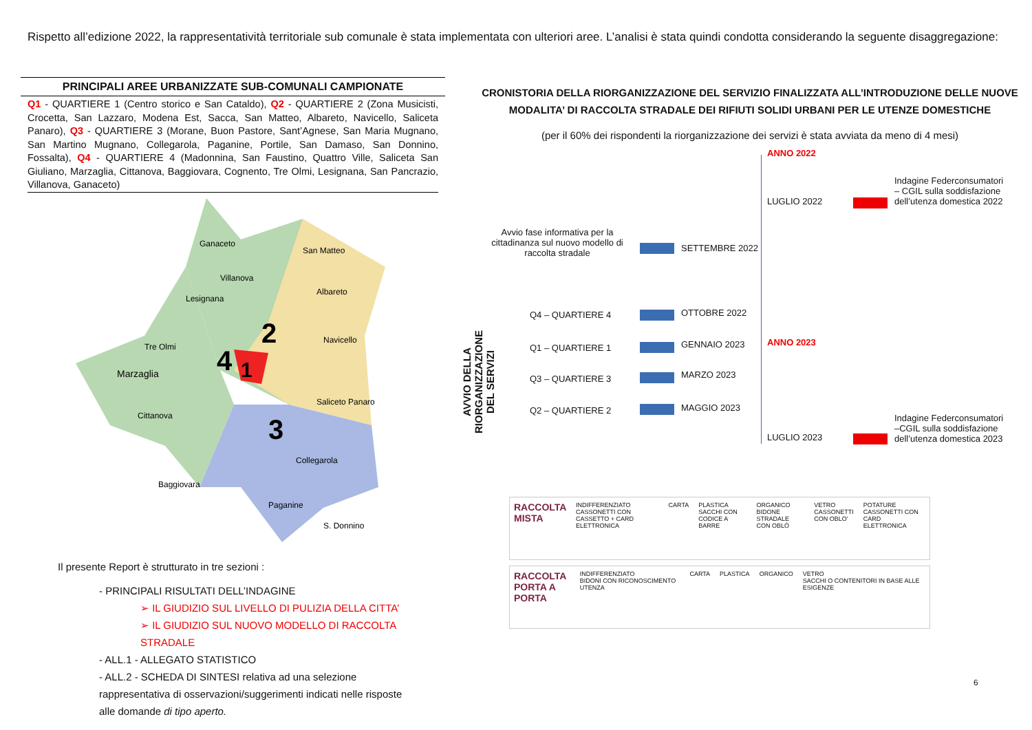Rispetto all’edizione 2022, la rappresentatività territoriale sub comunale è stata implementata con ulteriori aree. L’analisi è stata quindi condotta considerando la seguente disaggregazione:
PRINCIPALI AREE URBANIZZATE SUB-COMUNALI CAMPIONATE
Q1 - QUARTIERE 1 (Centro storico e San Cataldo), Q2 - QUARTIERE 2 (Zona Musicisti, Crocetta, San Lazzaro, Modena Est, Sacca, San Matteo, Albareto, Navicello, Saliceta Panaro), Q3 - QUARTIERE 3 (Morane, Buon Pastore, Sant’Agnese, San Maria Mugnano, San Martino Mugnano, Collegarola, Paganine, Portile, San Damaso, San Donnino, Fossalta), Q4 - QUARTIERE 4 (Madonnina, San Faustino, Quattro Ville, Saliceta San Giuliano, Marzaglia, Cittanova, Baggiovara, Cognento, Tre Olmi, Lesignana, San Pancrazio, Villanova, Ganaceto)
Marzaglia
4
2
1
3
Ganaceto
San Matteo
Villanova
Lesignana
Tre Olmi
Albareto
Navicello
Saliceto Panaro
Cittanova
Baggiovara
Collegarola
Paganine
S. Donnino
Il presente Report è strutturato in tre sezioni :
- PRINCIPALI RISULTATI DELL’INDAGINE
➢ IL GIUDIZIO SUL LIVELLO DI PULIZIA DELLA CITTA’
➢ IL GIUDIZIO SUL NUOVO MODELLO DI RACCOLTA STRADALE
- ALL.1 - ALLEGATO STATISTICO
- ALL.2 - SCHEDA DI SINTESI relativa ad una selezione rappresentativa di osservazioni/suggerimenti indicati nelle risposte alle domande di tipo aperto.
CRONISTORIA DELLA RIORGANIZZAZIONE DEL SERVIZIO FINALIZZATA ALL’INTRODUZIONE DELLE NUOVE MODALITA’ DI RACCOLTA STRADALE DEI RIFIUTI SOLIDI URBANI PER LE UTENZE DOMESTICHE
(per il 60% dei rispondenti la riorganizzazione dei servizi è stata avviata da meno di 4 mesi)
ANNO 2022
LUGLIO 2022
Indagine Federconsumatori – CGIL sulla soddisfazione dell’utenza domestica 2022
Avvio fase informativa per la cittadinanza sul nuovo modello di raccolta stradale
SETTEMBRE 2022
AVVIO DELLA RIORGANIZZAZIONE DEL SERVIZI
Q4 – QUARTIERE 4 OTTOBRE 2022
ANNO 2023
Q1 – QUARTIERE 1 GENNAIO 2023
Q3 – QUARTIERE 3 MARZO 2023
Q2 – QUARTIERE 2 MAGGIO 2023
LUGLIO 2023
Indagine Federconsumatori –CGIL sulla soddisfazione dell’utenza domestica 2023
RACCOLTA MISTA INDIFFERENZIATO
CASSONETTI CON CASSETTO + CARD ELETTRONICA CARTA PLASTICA
SACCHI CON CODICE A BARRE ORGANICO
BIDONE STRADALE CON OBLÒ VETRO
CASSONETTI CON OBLO’ POTATURE
CASSONETTI CON CARD ELETTRONICA
RACCOLTA PORTA A PORTA INDIFFERENZIATO
BIDONI CON RICONOSCIMENTO UTENZA CARTA PLASTICA ORGANICO VETRO
SACCHI O CONTENITORI IN BASE ALLE ESIGENZE
6